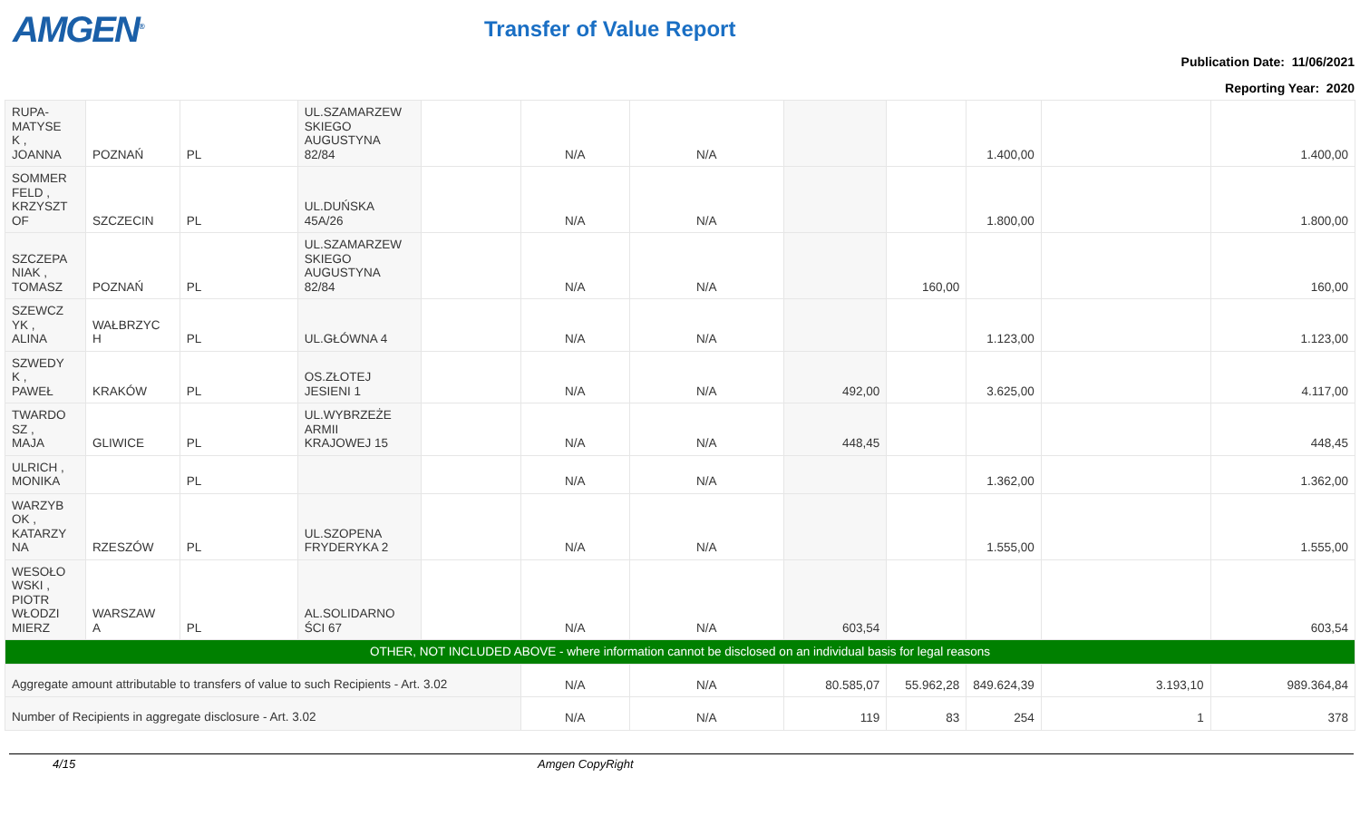AMGEN<sup>®</sup>
Transfer of Value Report
Publication Date: 11/06/2021
Reporting Year: 2020
| RUPA- MATYSE K , JOANNA | POZNAŃ | PL | UL.SZAMARZEW SKIEGO AUGUSTYNA 82/84 | | N/A | N/A | | | 1.400,00 | | 1.400,00 |
| SOMMER FELD , KRZYSZT OF | SZCZECIN | PL | UL.DUŃSKA 45A/26 | | N/A | N/A | | | 1.800,00 | | 1.800,00 |
| SZCZEPA NIAK , TOMASZ | POZNAŃ | PL | UL.SZAMARZEW SKIEGO AUGUSTYNA 82/84 | | N/A | N/A | | 160,00 | | | 160,00 |
| SZEWCZ YK , ALINA | WAŁBRZYC H | PL | UL.GŁÓWNA 4 | | N/A | N/A | | | 1.123,00 | | 1.123,00 |
| SZWEDY K , PAWEŁ | KRAKÓW | PL | OS.ZŁOTEJ JESIENI 1 | | N/A | N/A | 492,00 | | 3.625,00 | | 4.117,00 |
| TWARDO SZ , MAJA | GLIWICE | PL | UL.WYBRZEŻE ARMII KRAJOWEJ 15 | | N/A | N/A | 448,45 | | | | 448,45 |
| ULRICH , MONIKA | | PL | | | N/A | N/A | | | 1.362,00 | | 1.362,00 |
| WARZYB OK , KATARZY NA | RZESZÓW | PL | UL.SZOPENA FRYDERYKA 2 | | N/A | N/A | | | 1.555,00 | | 1.555,00 |
| WESOŁO WSKI , PIOTR WŁODZI MIERZ | WARSZAW A | PL | AL.SOLIDARNO ŚCI 67 | | N/A | N/A | 603,54 | | | | 603,54 |
| OTHER, NOT INCLUDED ABOVE - where information cannot be disclosed on an individual basis for legal reasons | | | | | | | | | | | |
| Aggregate amount attributable to transfers of value to such Recipients - Art. 3.02 | | | | | N/A | N/A | 80.585,07 | 55.962,28 | 849.624,39 | 3.193,10 | 989.364,84 |
| Number of Recipients in aggregate disclosure - Art. 3.02 | | | | | N/A | N/A | 119 | 83 | 254 | 1 | 378 |
4/15 Amgen CopyRight